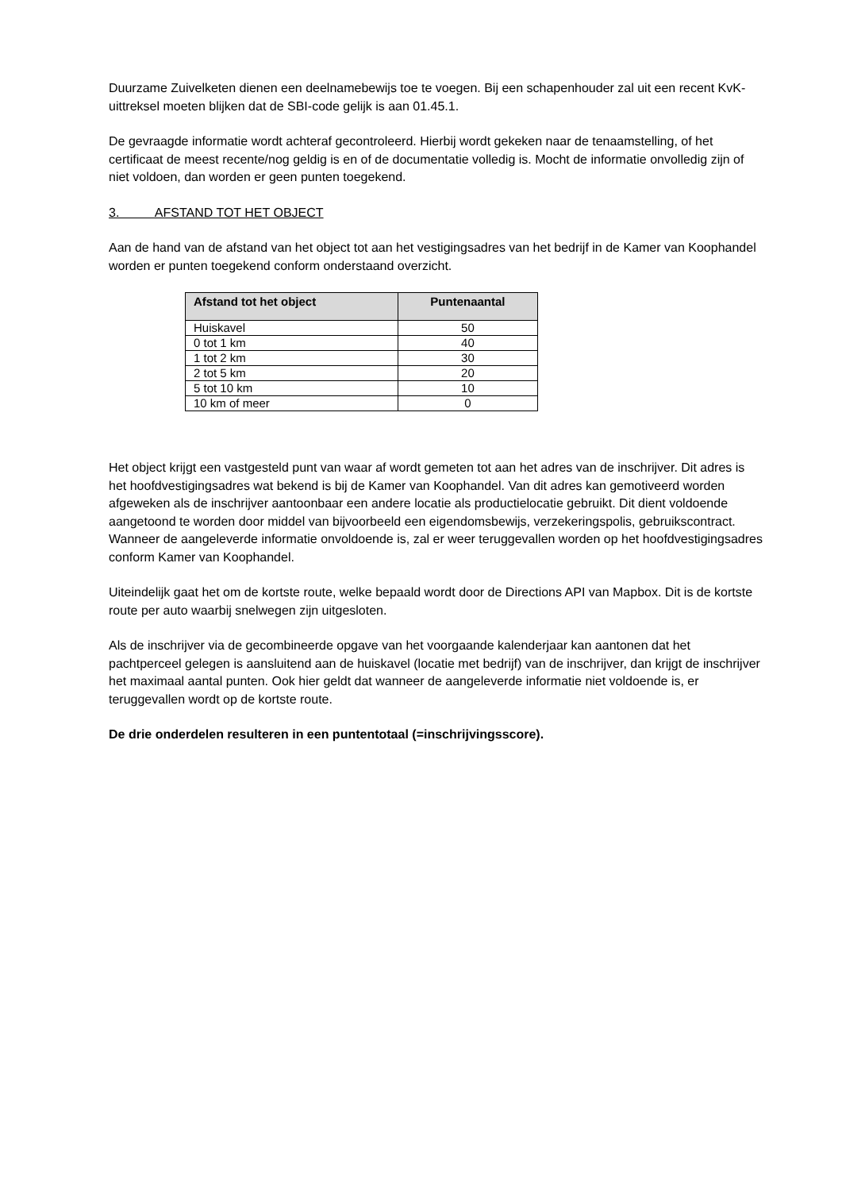Duurzame Zuivelketen dienen een deelnamebewijs toe te voegen. Bij een schapenhouder zal uit een recent KvK-uittreksel moeten blijken dat de SBI-code gelijk is aan 01.45.1.
De gevraagde informatie wordt achteraf gecontroleerd. Hierbij wordt gekeken naar de tenaamstelling, of het certificaat de meest recente/nog geldig is en of de documentatie volledig is. Mocht de informatie onvolledig zijn of niet voldoen, dan worden er geen punten toegekend.
3. AFSTAND TOT HET OBJECT
Aan de hand van de afstand van het object tot aan het vestigingsadres van het bedrijf in de Kamer van Koophandel worden er punten toegekend conform onderstaand overzicht.
| Afstand tot het object | Puntenaantal |
| --- | --- |
| Huiskavel | 50 |
| 0 tot 1 km | 40 |
| 1 tot 2 km | 30 |
| 2 tot 5 km | 20 |
| 5 tot 10 km | 10 |
| 10 km of meer | 0 |
Het object krijgt een vastgesteld punt van waar af wordt gemeten tot aan het adres van de inschrijver. Dit adres is het hoofdvestigingsadres wat bekend is bij de Kamer van Koophandel. Van dit adres kan gemotiveerd worden afgeweken als de inschrijver aantoonbaar een andere locatie als productielocatie gebruikt. Dit dient voldoende aangetoond te worden door middel van bijvoorbeeld een eigendomsbewijs, verzekeringspolis, gebruikscontract. Wanneer de aangeleverde informatie onvoldoende is, zal er weer teruggevallen worden op het hoofdvestigingsadres conform Kamer van Koophandel.
Uiteindelijk gaat het om de kortste route, welke bepaald wordt door de Directions API van Mapbox. Dit is de kortste route per auto waarbij snelwegen zijn uitgesloten.
Als de inschrijver via de gecombineerde opgave van het voorgaande kalenderjaar kan aantonen dat het pachtperceel gelegen is aansluitend aan de huiskavel (locatie met bedrijf) van de inschrijver, dan krijgt de inschrijver het maximaal aantal punten. Ook hier geldt dat wanneer de aangeleverde informatie niet voldoende is, er teruggevallen wordt op de kortste route.
De drie onderdelen resulteren in een puntentotaal (=inschrijvingsscore).